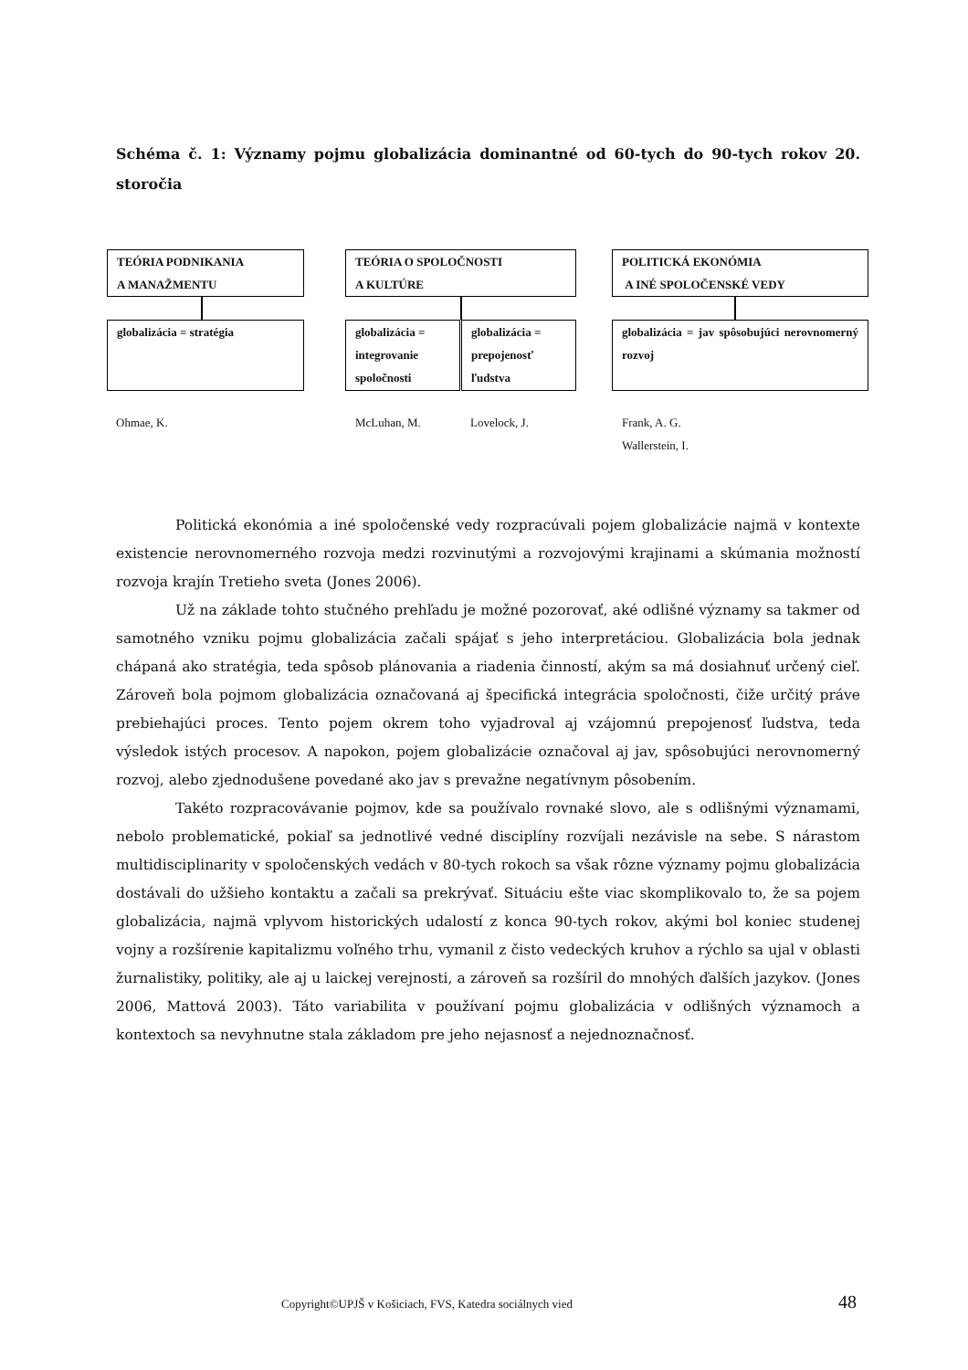Schéma č. 1: Významy pojmu globalizácia dominantné od 60-tych do 90-tych rokov 20. storočia
TEÓRIA PODNIKANIA
A MANAŽMENTU
TEÓRIA O SPOLOČNOSTI
A KULTÚRE
POLITICKÁ EKONÓMIA
A INÉ SPOLOČENSKÉ VEDY
globalizácia = stratégia
globalizácia =
integrovanie
spoločnosti
globalizácia =
prepojenosť
ľudstva
globalizácia = jav spôsobujúci nerovnomerný rozvoj
Ohmae, K. McLuhan, M. Lovelock, J.
Frank, A. G.
Wallerstein, I.
Politická ekonómia a iné spoločenské vedy rozpracúvali pojem globalizácie najmä v kontexte existencie nerovnomerného rozvoja medzi rozvinutými a rozvojovými krajinami a skúmania možností rozvoja krajín Tretieho sveta (Jones 2006).
Už na základe tohto stučného prehľadu je možné pozorovať, aké odlišné významy sa takmer od samotného vzniku pojmu globalizácia začali spájať s jeho interpretáciou. Globalizácia bola jednak chápaná ako stratégia, teda spôsob plánovania a riadenia činností, akým sa má dosiahnuť určený cieľ. Zároveň bola pojmom globalizácia označovaná aj špecifická integrácia spoločnosti, čiže určitý práve prebiehajúci proces. Tento pojem okrem toho vyjadroval aj vzájomnú prepojenosť ľudstva, teda výsledok istých procesov. A napokon, pojem globalizácie označoval aj jav, spôsobujúci nerovnomerný rozvoj, alebo zjednodušene povedané ako jav s prevažne negatívnym pôsobením.
Takéto rozpracovávanie pojmov, kde sa používalo rovnaké slovo, ale s odlišnými významami, nebolo problematické, pokiaľ sa jednotlivé vedné disciplíny rozvíjali nezávisle na sebe. S nárastom multidisciplinarity v spoločenských vedách v 80-tych rokoch sa však rôzne významy pojmu globalizácia dostávali do užšieho kontaktu a začali sa prekrývať. Situáciu ešte viac skomplikovalo to, že sa pojem globalizácia, najmä vplyvom historických udalostí z konca 90-tych rokov, akými bol koniec studenej vojny a rozšírenie kapitalizmu voľného trhu, vymanil z čisto vedeckých kruhov a rýchlo sa ujal v oblasti žurnalistiky, politiky, ale aj u laickej verejnosti, a zároveň sa rozšíril do mnohých ďalších jazykov. (Jones 2006, Mattová 2003). Táto variabilita v používaní pojmu globalizácia v odlišných významoch a kontextoch sa nevyhnutne stala základom pre jeho nejasnosť a nejednoznačnosť.
Copyright©UPJŠ v Košiciach, FVS, Katedra sociálnych vied
48